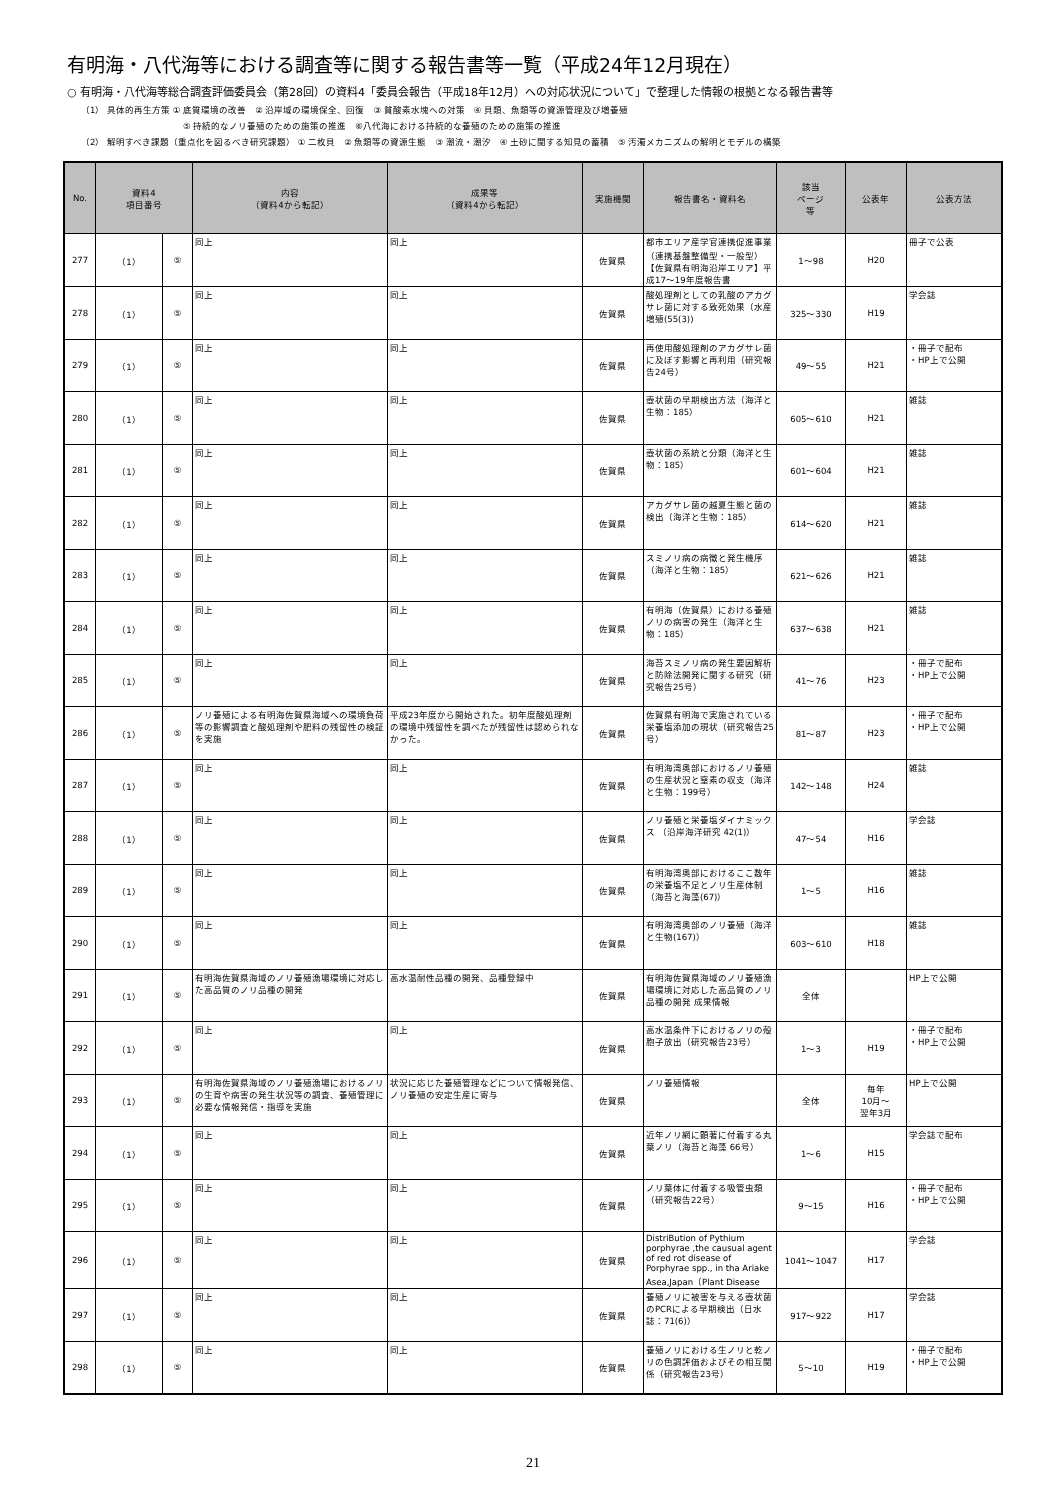有明海・八代海等における調査等に関する報告書等一覧（平成24年12月現在）
○ 有明海・八代海等総合調査評価委員会（第28回）の資料4「委員会報告（平成18年12月）への対応状況について」で整理した情報の根拠となる報告書等
（1） 具体的再生方策 ① 底質環境の改善　② 沿岸域の環境保全、回復　③ 貧酸素水塊への対策　④ 貝類、魚類等の資源管理及び増養殖
⑤ 持続的なノリ養殖のための施策の推進　⑥八代海における持続的な養殖のための施策の推進
（2） 解明すべき課題（重点化を図るべき研究課題） ① 二枚貝　② 魚類等の資源生態　③ 潮流・潮汐　④ 土砂に関する知見の蓄積　⑤ 汚濁メカニズムの解明とモデルの構築
| No. | 資料4 項目番号 | | 内容 （資料4から転記） | 成果等 （資料4から転記） | 実施機関 | 報告書名・資料名 | 該当 ページ 等 | 公表年 | 公表方法 |
| --- | --- | --- | --- | --- | --- | --- | --- | --- | --- |
| 277 | （1） | ⑤ | 同上 | 同上 | 佐賀県 | 都市エリア産学官連携促進事業（連携基盤整備型・一般型）【佐賀県有明海沿岸エリア】平成17～19年度報告書 | 1～98 | H20 | 冊子で公表 |
| 278 | （1） | ⑤ | 同上 | 同上 | 佐賀県 | 酸処理剤としての乳酸のアカグサレ菌に対する致死効果（水産増殖(55(3)) | 325～330 | H19 | 学会誌 |
| 279 | （1） | ⑤ | 同上 | 同上 | 佐賀県 | 再使用酸処理剤のアカグサレ菌に及ぼす影響と再利用（研究報告24号） | 49～55 | H21 | ・冊子で配布 ・HP上で公開 |
| 280 | （1） | ⑤ | 同上 | 同上 | 佐賀県 | 壺状菌の早期検出方法（海洋と生物：185） | 605～610 | H21 | 雑誌 |
| 281 | （1） | ⑤ | 同上 | 同上 | 佐賀県 | 壺状菌の系統と分類（海洋と生物：185） | 601～604 | H21 | 雑誌 |
| 282 | （1） | ⑤ | 同上 | 同上 | 佐賀県 | アカグサレ菌の越夏生態と菌の検出（海洋と生物：185） | 614～620 | H21 | 雑誌 |
| 283 | （1） | ⑤ | 同上 | 同上 | 佐賀県 | スミノリ病の病徴と発生機序（海洋と生物：185） | 621～626 | H21 | 雑誌 |
| 284 | （1） | ⑤ | 同上 | 同上 | 佐賀県 | 有明海（佐賀県）における養殖ノリの病害の発生（海洋と生物：185） | 637～638 | H21 | 雑誌 |
| 285 | （1） | ⑤ | 同上 | 同上 | 佐賀県 | 海苔スミノリ病の発生要因解析と防除法開発に関する研究（研究報告25号） | 41～76 | H23 | ・冊子で配布 ・HP上で公開 |
| 286 | （1） | ⑤ | ノリ養殖による有明海佐賀県海域への環境負荷等の影響調査と酸処理剤や肥料の残留性の検証を実施 | 平成23年度から開始された。初年度酸処理剤の環境中残留性を調べたが残留性は認められなかった。 | 佐賀県 | 佐賀県有明海で実施されている栄養塩添加の現状（研究報告25号） | 81～87 | H23 | ・冊子で配布 ・HP上で公開 |
| 287 | （1） | ⑤ | 同上 | 同上 | 佐賀県 | 有明海湾奥部におけるノリ養殖の生産状況と窒素の収支（海洋と生物：199号） | 142～148 | H24 | 雑誌 |
| 288 | （1） | ⑤ | 同上 | 同上 | 佐賀県 | ノリ養殖と栄養塩ダイナミックス （沿岸海洋研究 42(1)） | 47～54 | H16 | 学会誌 |
| 289 | （1） | ⑤ | 同上 | 同上 | 佐賀県 | 有明海湾奥部におけるここ数年の栄養塩不足とノリ生産体制 （海苔と海藻(67)） | 1～5 | H16 | 雑誌 |
| 290 | （1） | ⑤ | 同上 | 同上 | 佐賀県 | 有明海湾奥部のノリ養殖（海洋と生物(167)） | 603～610 | H18 | 雑誌 |
| 291 | （1） | ⑤ | 有明海佐賀県海域のノリ養殖漁場環境に対応した高品質のノリ品種の開発 | 高水温耐性品種の開発、品種登録中 | 佐賀県 | 有明海佐賀県海域のノリ養殖漁場環境に対応した高品質のノリ品種の開発 成果情報 | 全体 | | HP上で公開 |
| 292 | （1） | ⑤ | 同上 | 同上 | 佐賀県 | 高水温条件下におけるノリの殻胞子放出（研究報告23号） | 1～3 | H19 | ・冊子で配布 ・HP上で公開 |
| 293 | （1） | ⑤ | 有明海佐賀県海域のノリ養殖漁場におけるノリの生育や病害の発生状況等の調査、養殖管理に必要な情報発信・指導を実施 | 状況に応じた養殖管理などについて情報発信、ノリ養殖の安定生産に寄与 | 佐賀県 | ノリ養殖情報 | 全体 | 毎年 10月～ 翌年3月 | HP上で公開 |
| 294 | （1） | ⑤ | 同上 | 同上 | 佐賀県 | 近年ノリ網に顕著に付着する丸葉ノリ（海苔と海藻 66号） | 1～6 | H15 | 学会誌で配布 |
| 295 | （1） | ⑤ | 同上 | 同上 | 佐賀県 | ノリ葉体に付着する吸管虫類（研究報告22号） | 9～15 | H16 | ・冊子で配布 ・HP上で公開 |
| 296 | （1） | ⑤ | 同上 | 同上 | 佐賀県 | DistriBution of Pythium porphyrae ,the causual agent of red rot disease of Porphyrae spp., in tha Ariake Asea,Japan（Plant Disease | 1041～1047 | H17 | 学会誌 |
| 297 | （1） | ⑤ | 同上 | 同上 | 佐賀県 | 養殖ノリに被害を与える壺状菌のPCRによる早期検出（日水誌：71(6)） | 917～922 | H17 | 学会誌 |
| 298 | （1） | ⑤ | 同上 | 同上 | 佐賀県 | 養殖ノリにおける生ノリと乾ノリの色調評価およびその相互関係（研究報告23号） | 5～10 | H19 | ・冊子で配布 ・HP上で公開 |
21